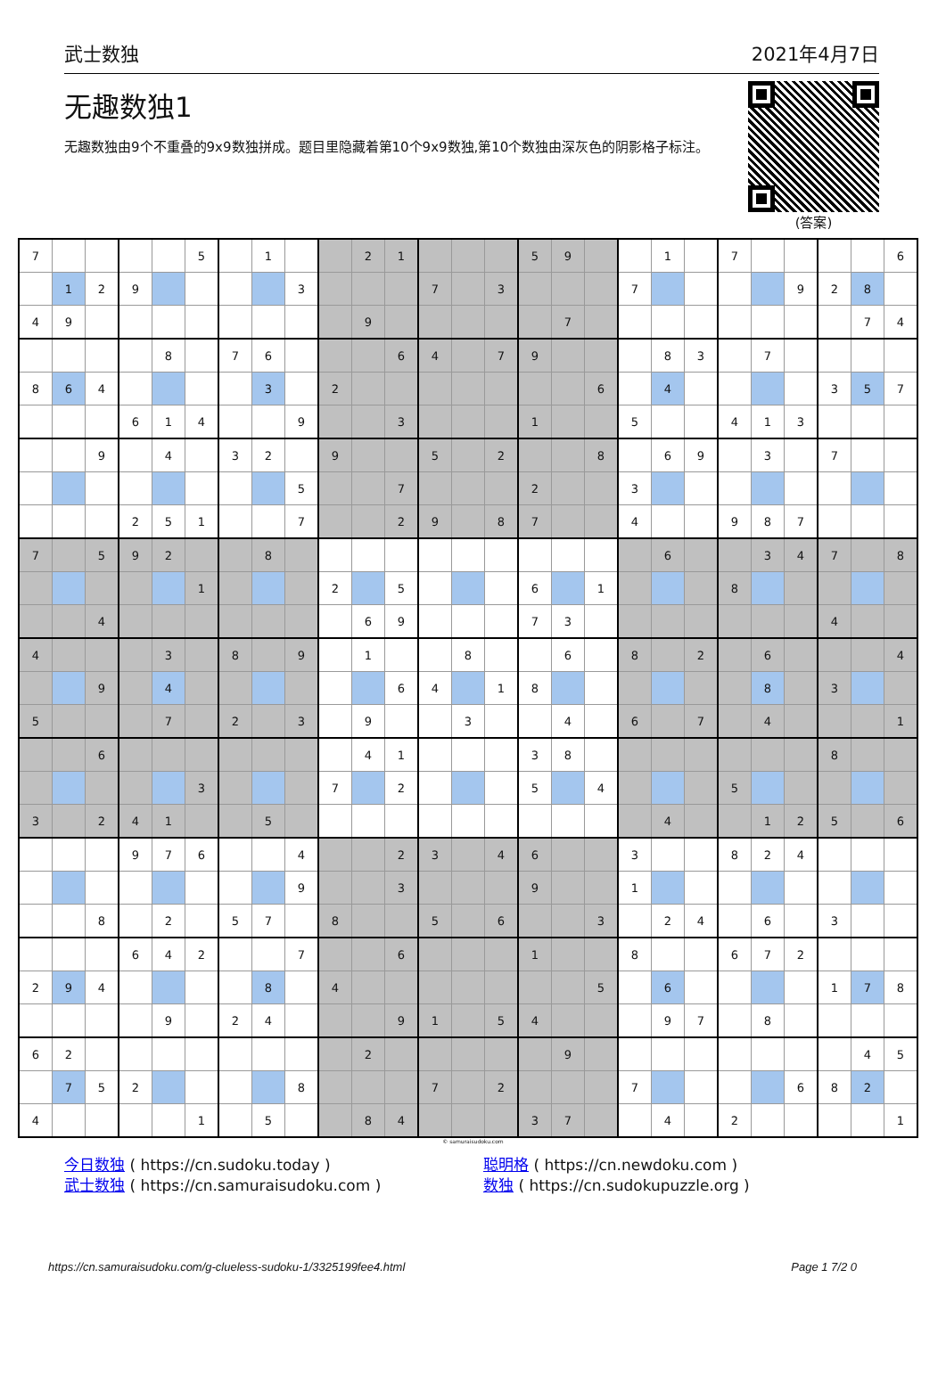武士数独 2021年4月7日
无趣数独1
无趣数独由9个不重叠的9x9数独拼成。题目里隐藏着第10个9x9数独,第10个数独由深灰色的阴影格子标注。
(答案)
| 7 | | | | | 5 | | 1 | | | 2 | 1 | | | | 5 | 9 | | | 1 | | 7 | | | | | 6 |
| | 1 | 2 | 9 | | | | | 3 | | | | 7 | | 3 | | | | 7 | | | | | 9 | 2 | 8 | |
| 4 | 9 | | | | | | | | | 9 | | | | | | 7 | | | | | | | | | 7 | 4 |
| | | | | 8 | | 7 | 6 | | | | 6 | 4 | | 7 | 9 | | | | 8 | 3 | | 7 | | | | |
| 8 | 6 | 4 | | | | | 3 | | 2 | | | | | | | | 6 | | 4 | | | | | 3 | 5 | 7 |
| | | | 6 | 1 | 4 | | | 9 | | | 3 | | | | 1 | | | 5 | | | 4 | 1 | 3 | | | |
| | | 9 | | 4 | | 3 | 2 | | 9 | | | 5 | | 2 | | | 8 | | 6 | 9 | | 3 | | 7 | | |
| | | | | | | | | 5 | | | 7 | | | | 2 | | | 3 | | | | | | | | |
| | | | 2 | 5 | 1 | | | 7 | | | 2 | 9 | | 8 | 7 | | | 4 | | | 9 | 8 | 7 | | | |
| 7 | | 5 | 9 | 2 | | | 8 | | | | | | | | | | | | 6 | | | 3 | 4 | 7 | | 8 |
| | | | | | 1 | | | | 2 | | 5 | | | | 6 | | 1 | | | | 8 | | | | | |
| | | 4 | | | | | | | | 6 | 9 | | | | 7 | 3 | | | | | | | | 4 | | |
| 4 | | | | 3 | | 8 | | 9 | | 1 | | | 8 | | | 6 | | 8 | | 2 | | 6 | | | | 4 |
| | | 9 | | 4 | | | | | | | 6 | 4 | | 1 | 8 | | | | | | | 8 | | 3 | | |
| 5 | | | | 7 | | 2 | | 3 | | 9 | | | 3 | | | 4 | | 6 | | 7 | | 4 | | | | 1 |
| | | 6 | | | | | | | | 4 | 1 | | | | 3 | 8 | | | | | | | | 8 | | |
| | | | | | 3 | | | | 7 | | 2 | | | | 5 | | 4 | | | | 5 | | | | | |
| 3 | | 2 | 4 | 1 | | | 5 | | | | | | | | | | | | 4 | | | 1 | 2 | 5 | | 6 |
| | | | 9 | 7 | 6 | | | 4 | | | 2 | 3 | | 4 | 6 | | | 3 | | | 8 | 2 | 4 | | | |
| | | | | | | | | 9 | | | 3 | | | | 9 | | | 1 | | | | | | | | |
| | | 8 | | 2 | | 5 | 7 | | 8 | | | 5 | | 6 | | | 3 | | 2 | 4 | | 6 | | 3 | | |
| | | | 6 | 4 | 2 | | | 7 | | | 6 | | | | 1 | | | 8 | | | 6 | 7 | 2 | | | |
| 2 | 9 | 4 | | | | | 8 | | 4 | | | | | | | | 5 | | 6 | | | | | 1 | 7 | 8 |
| | | | | 9 | | 2 | 4 | | | | 9 | 1 | | 5 | 4 | | | | 9 | 7 | | 8 | | | | |
| 6 | 2 | | | | | | | | | 2 | | | | | | 9 | | | | | | | | | 4 | 5 |
| | 7 | 5 | 2 | | | | | 8 | | | | 7 | | 2 | | | | 7 | | | | | 6 | 8 | 2 | |
| 4 | | | | | 1 | | 5 | | | 8 | 4 | | | | 3 | 7 | | | 4 | | 2 | | | | | 1 |
© samuraisudoku.com
今日数独 ( https://cn.sudoku.today )
武士数独 ( https://cn.samuraisudoku.com )
聪明格 ( https://cn.newdoku.com )
数独 ( https://cn.sudokupuzzle.org )
https://cn.samuraisudoku.com/g-clueless-sudoku-1/3325199fee4.html Page 1 7/2 0